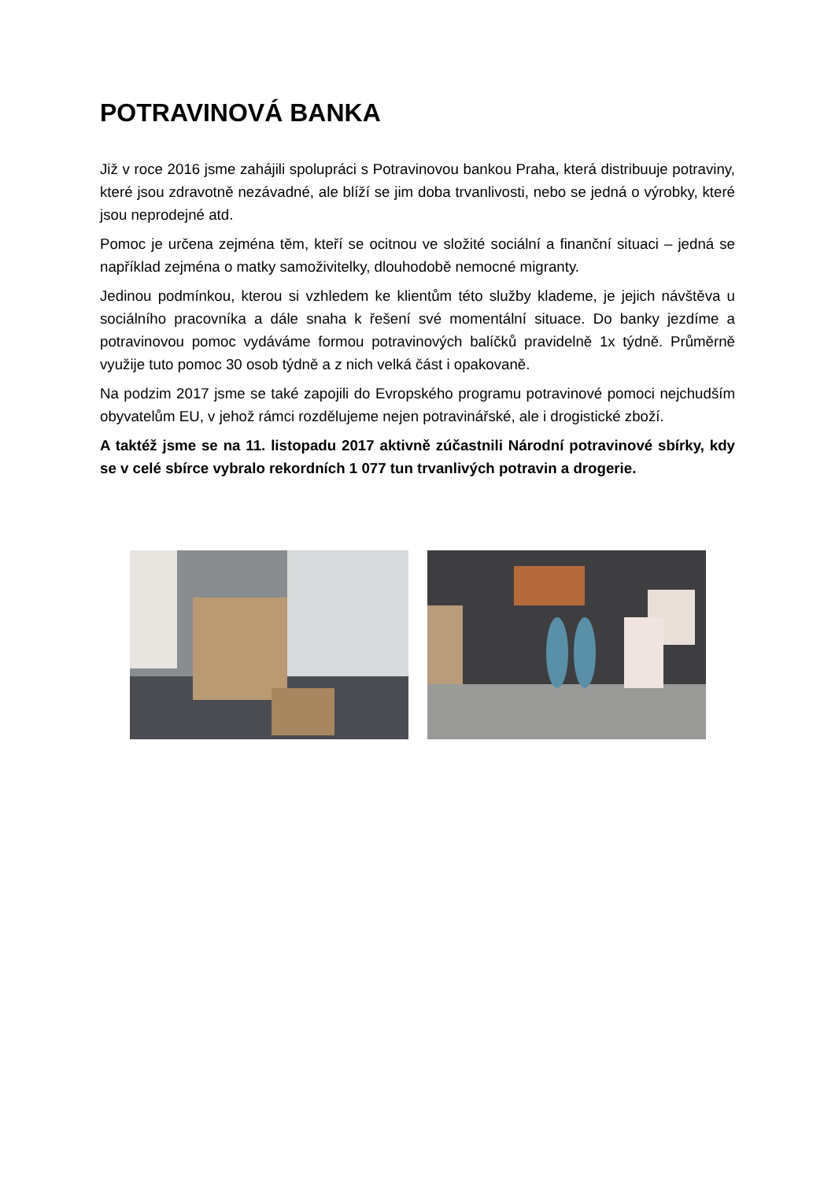POTRAVINOVÁ BANKA
Již v roce 2016 jsme zahájili spolupráci s Potravinovou bankou Praha, která distribuuje potraviny, které jsou zdravotně nezávadné, ale blíží se jim doba trvanlivosti, nebo se jedná o výrobky, které jsou neprodejné atd.
Pomoc je určena zejména těm, kteří se ocitnou ve složité sociální a finanční situaci – jedná se například zejména o matky samoživitelky, dlouhodobě nemocné migranty.
Jedinou podmínkou, kterou si vzhledem ke klientům této služby klademe, je jejich návštěva u sociálního pracovníka a dále snaha k řešení své momentální situace. Do banky jezdíme a potravinovou pomoc vydáváme formou potravinových balíčků pravidelně 1x týdně. Průměrně využije tuto pomoc 30 osob týdně a z nich velká část i opakovaně.
Na podzim 2017 jsme se také zapojili do Evropského programu potravinové pomoci nejchudším obyvatelům EU, v jehož rámci rozdělujeme nejen potravinářské, ale i drogistické zboží.
A taktéž jsme se na 11. listopadu 2017 aktivně zúčastnili Národní potravinové sbírky, kdy se v celé sbírce vybralo rekordních 1 077 tun trvanlivých potravin a drogerie.